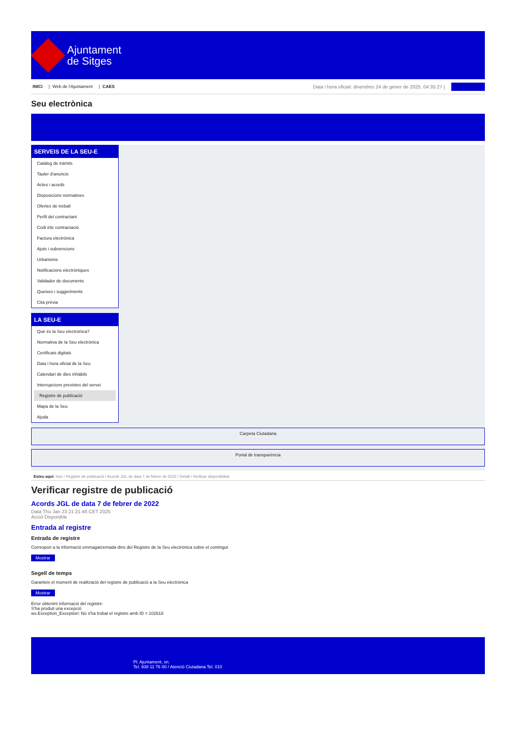Ajuntament
de Sitges
INICI | Web de l'Ajuntament | CAES
Data i hora oficial: divendres 24 de gener de 2025, 04:35:27 | Sincronitza
Seu electrònica
Obtenir còpia autèntica
SERVEIS DE LA SEU-E
Catàleg de tràmits
Tauler d'anuncis
Actes i acords
Disposicions normatives
Ofertes de treball
Perfil del contractant
Codi ètic contractació
Factura electrònica
Ajuts i subvencions
Urbanisme
Notificacions electròniques
Validador de documents
Queixes i suggeriments
Cita prèvia
LA SEU-E
Què és la Seu electrònica?
Normativa de la Seu electrònica
Certificats digitals
Data i hora oficial de la Seu
Calendari de dies inhàbils
Interrupcions previstes del servei
Registre de publicació
Mapa de la Seu
Ajuda
Carpeta Ciutadana
Portal de transparència
Esteu aquí: Inici / Registre de publicació / Acords JGL de data 7 de febrer de 2022 / Detall / Verificar disponibilitat
Verificar registre de publicació
Acords JGL de data 7 de febrer de 2022
Data Thu Jan 23 21:21:46 CET 2025
Acció Disponible
Entrada al registre
Entrada de registre
Correspon a la informació emmagatzemada dins del Registre de la Seu electrònica sobre el contingut
Mostrar
Segell de temps
Garanteix el moment de realització del registre de publicació a la Seu electrònica
Mostrar
Error obtenint informació del registre:
S'ha produit una excepció
ws.Exception_Exception: No s'ha trobat el registre amb ID = 102618
Pl. Ajuntament, sn.
Tel. 938 11 76 00 / Atenció Ciutadana Tel. 010